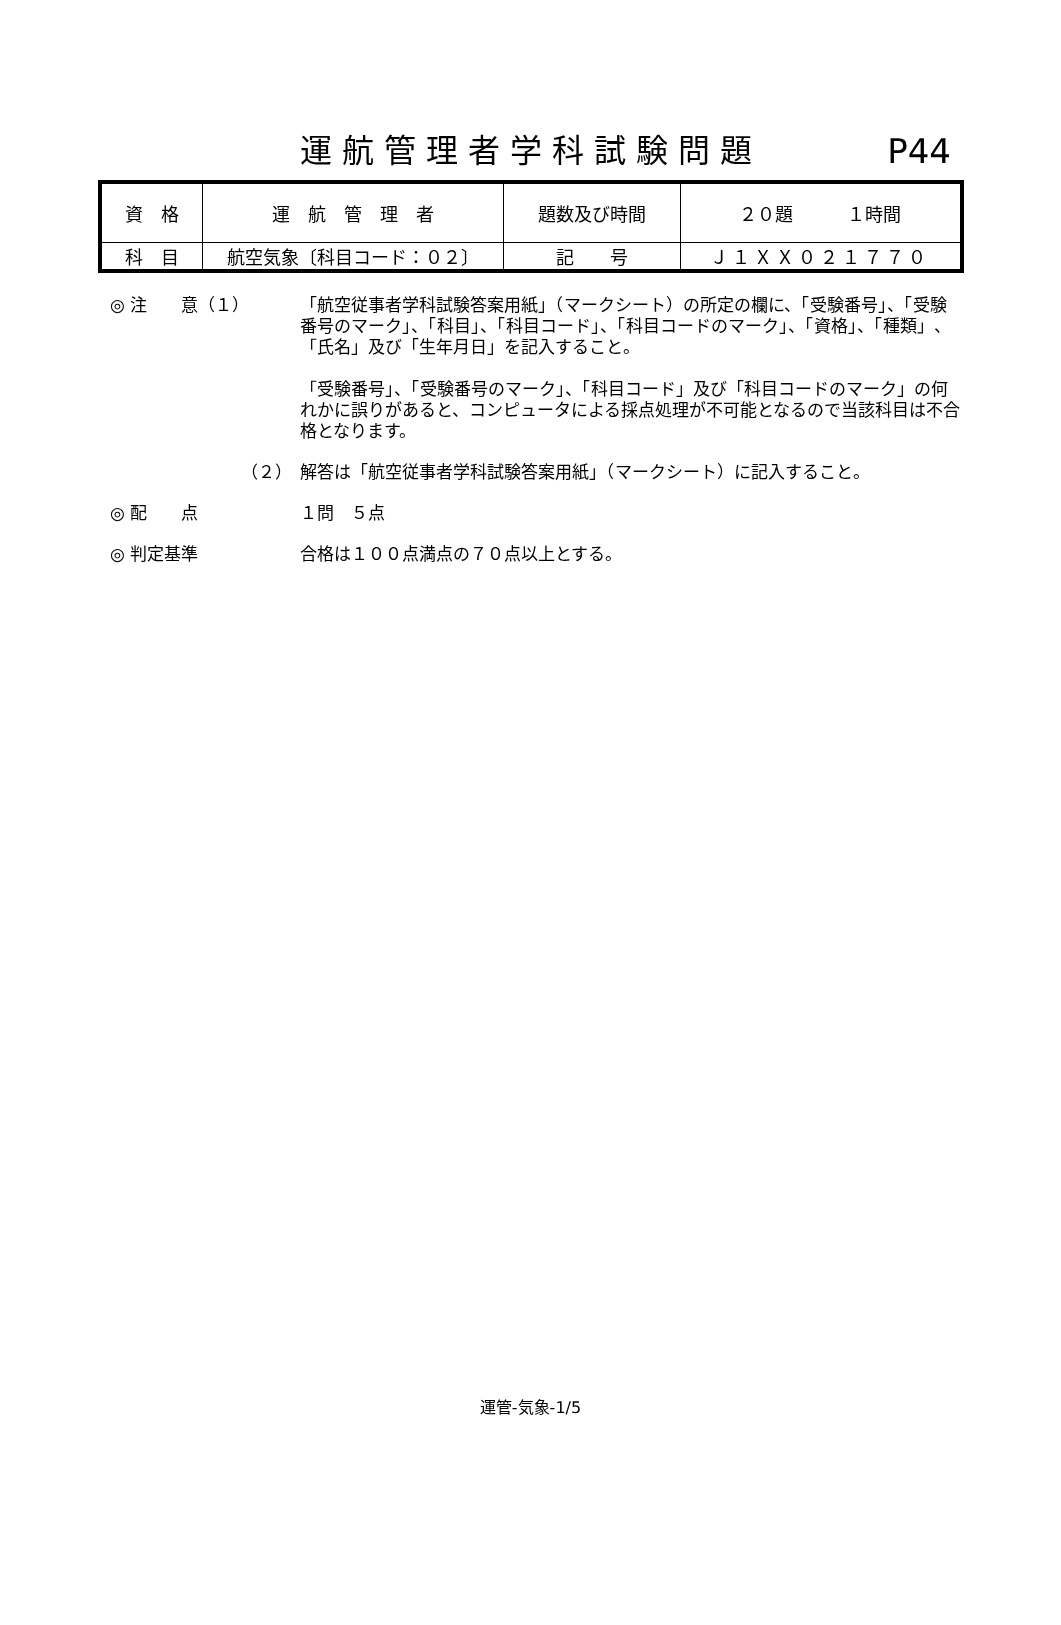運航管理者学科試験問題
P44
| 資 格 | 運 航 管 理 者 | 題数及び時間 | ２０題 １時間 |
| 科 目 | 航空気象〔科目コード：０２〕 | 記 号 | Ｊ１ＸＸ０２１７７０ |
◎ 注　　意（１） 「航空従事者学科試験答案用紙」（マークシート）の所定の欄に、「受験番号」、「受験番号のマーク」、「科目」、「科目コード」、「科目コードのマーク」、「資格」、「種類」、「氏名」及び「生年月日」を記入すること。
「受験番号」、「受験番号のマーク」、「科目コード」及び「科目コードのマーク」の何れかに誤りがあると、コンピュータによる採点処理が不可能となるので当該科目は不合格となります。
（２） 解答は「航空従事者学科試験答案用紙」（マークシート）に記入すること。
◎ 配　　点 １問　５点
◎ 判定基準 合格は１００点満点の７０点以上とする。
運管-気象-1/5